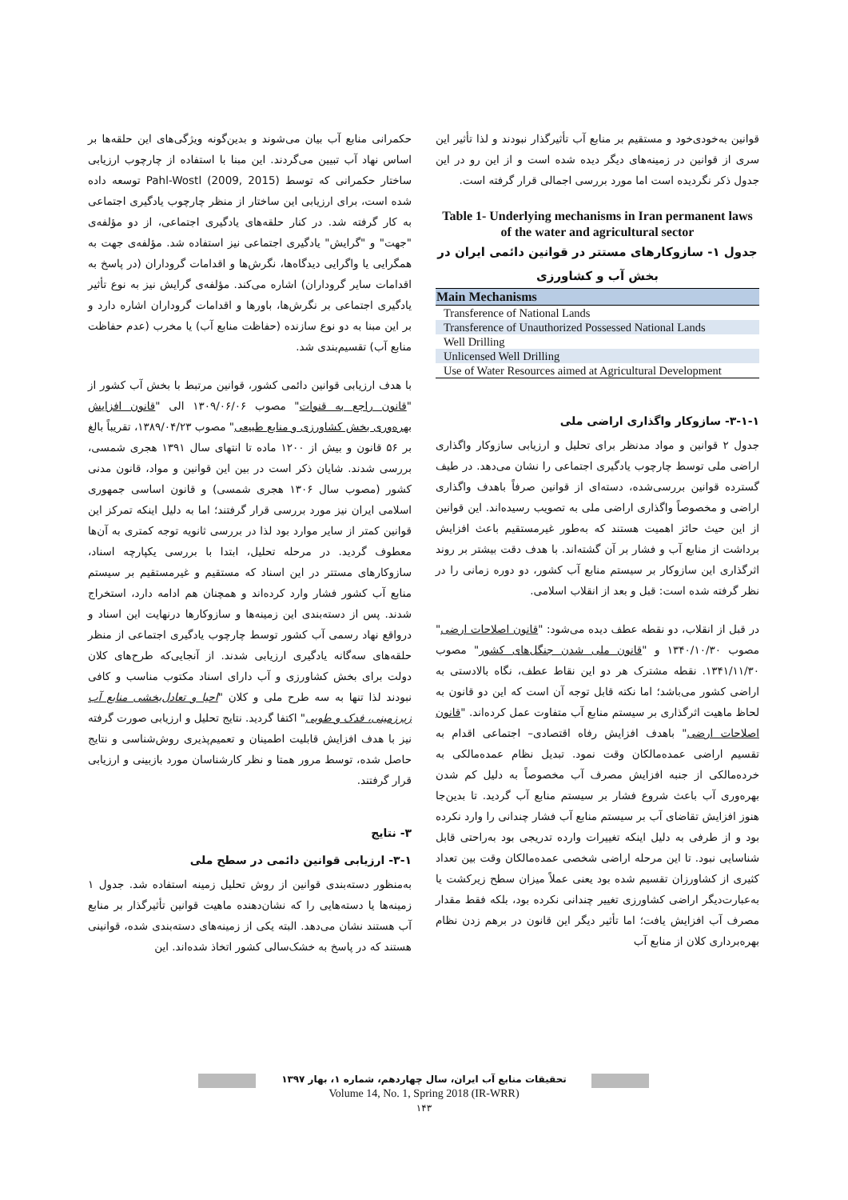حکمرانی منابع آب بیان می‌شوند و بدین‌گونه ویژگی‌های این حلقه‌ها بر اساس نهاد آب تبیین می‌گردند. این مبنا با استفاده از چارچوب ارزیابی ساختار حکمرانی که توسط Pahl-Wostl (2009, 2015) توسعه داده شده است، برای ارزیابی این ساختار از منظر چارچوب یادگیری اجتماعی به کار گرفته شد. در کنار حلقه‌های یادگیری اجتماعی، از دو مؤلفه‌ی "جهت" و "گرایش" یادگیری اجتماعی نیز استفاده شد. مؤلفه‌ی جهت به همگرایی یا واگرایی دیدگاه‌ها، نگرش‌ها و اقدامات گروداران (در پاسخ به اقدامات سایر گروداران) اشاره می‌کند. مؤلفه‌ی گرایش نیز به نوع تأثیر یادگیری اجتماعی بر نگرش‌ها، باورها و اقدامات گروداران اشاره دارد و بر این مبنا به دو نوع سازنده (حفاظت منابع آب) یا مخرب (عدم حفاظت منابع آب) تقسیم‌بندی شد.
با هدف ارزیابی قوانین دائمی کشور، قوانین مرتبط با بخش آب کشور از "قانون راجع به قنوات" مصوب ۱۳۰۹/۰۶/۰۶ الی "قانون افزایش بهره‌وری بخش کشاورزی و منابع طبیعی" مصوب ۱۳۸۹/۰۴/۲۳، تقریباً بالغ بر ۵۶ قانون و بیش از ۱۲۰۰ ماده تا انتهای سال ۱۳۹۱ هجری شمسی، بررسی شدند. شایان ذکر است در بین این قوانین و مواد، قانون مدنی کشور (مصوب سال ۱۳۰۶ هجری شمسی) و قانون اساسی جمهوری اسلامی ایران نیز مورد بررسی قرار گرفتند؛ اما به دلیل اینکه تمرکز این قوانین کمتر از سایر موارد بود لذا در بررسی ثانویه توجه کمتری به آن‌ها معطوف گردید. در مرحله تحلیل، ابتدا با بررسی یکپارچه اسناد، سازوکارهای مستتر در این اسناد که مستقیم و غیرمستقیم بر سیستم منابع آب کشور فشار وارد کرده‌اند و همچنان هم ادامه دارد، استخراج شدند. پس از دسته‌بندی این زمینه‌ها و سازوکارها درنهایت این اسناد و درواقع نهاد رسمی آب کشور توسط چارچوب یادگیری اجتماعی از منظر حلقه‌های سه‌گانه یادگیری ارزیابی شدند. از آنجایی‌که طرح‌های کلان دولت برای بخش کشاورزی و آب دارای اسناد مکتوب مناسب و کافی نبودند لذا تنها به سه طرح ملی و کلان "احیا و تعادل‌بخشی منابع آب زیرزمینی، فدک و طوبی" اکتفا گردید. نتایج تحلیل و ارزیابی صورت گرفته نیز با هدف افزایش قابلیت اطمینان و تعمیم‌پذیری روش‌شناسی و نتایج حاصل شده، توسط مرور همتا و نظر کارشناسان مورد بازبینی و ارزیابی قرار گرفتند.
۳- نتایج
۳-۱- ارزیابی قوانین دائمی در سطح ملی
به‌منظور دسته‌بندی قوانین از روش تحلیل زمینه استفاده شد. جدول ۱ زمینه‌ها یا دسته‌هایی را که نشان‌دهنده ماهیت قوانین تأثیرگذار بر منابع آب هستند نشان می‌دهد. البته یکی از زمینه‌های دسته‌بندی شده، قوانینی هستند که در پاسخ به خشک‌سالی کشور اتخاذ شده‌اند. این
قوانین به‌خودی‌خود و مستقیم بر منابع آب تأثیرگذار نبودند و لذا تأثیر این سری از قوانین در زمینه‌های دیگر دیده شده است و از این رو در این جدول ذکر نگردیده است اما مورد بررسی اجمالی قرار گرفته است.
Table 1- Underlying mechanisms in Iran permanent laws of the water and agricultural sector
جدول ۱- سازوکارهای مستتر در قوانین دائمی ایران در بخش آب و کشاورزی
| Main Mechanisms |
| --- |
| Transference of National Lands |
| Transference of Unauthorized Possessed National Lands |
| Well Drilling |
| Unlicensed Well Drilling |
| Use of Water Resources aimed at Agricultural Development |
۳-۱-۱- سازوکار واگذاری اراضی ملی
جدول ۲ قوانین و مواد مدنظر برای تحلیل و ارزیابی سازوکار واگذاری اراضی ملی توسط چارچوب یادگیری اجتماعی را نشان می‌دهد. در طیف گسترده قوانین بررسی‌شده، دسته‌ای از قوانین صرفاً باهدف واگذاری اراضی و مخصوصاً واگذاری اراضی ملی به تصویب رسیده‌اند. این قوانین از این حیث حائز اهمیت هستند که به‌طور غیرمستقیم باعث افزایش برداشت از منابع آب و فشار بر آن گشته‌اند. با هدف دقت بیشتر بر روند اثرگذاری این سازوکار بر سیستم منابع آب کشور، دو دوره زمانی را در نظر گرفته شده است: قبل و بعد از انقلاب اسلامی.
در قبل از انقلاب، دو نقطه عطف دیده می‌شود: "قانون اصلاحات ارضی" مصوب ۱۳۴۰/۱۰/۳۰ و "قانون ملی شدن جنگل‌های کشور" مصوب ۱۳۴۱/۱۱/۳۰. نقطه مشترک هر دو این نقاط عطف، نگاه بالادستی به اراضی کشور می‌باشد؛ اما نکته قابل توجه آن است که این دو قانون به لحاظ ماهیت اثرگذاری بر سیستم منابع آب متفاوت عمل کرده‌اند. "قانون اصلاحات ارضی" باهدف افزایش رفاه اقتصادی– اجتماعی اقدام به تقسیم اراضی عمده‌مالکان وقت نمود. تبدیل نظام عمده‌مالکی به خرده‌مالکی از جنبه افزایش مصرف آب مخصوصاً به دلیل کم شدن بهره‌وری آب باعث شروع فشار بر سیستم منابع آب گردید. تا بدین‌جا هنوز افزایش تقاضای آب بر سیستم منابع آب فشار چندانی را وارد نکرده بود و از طرفی به دلیل اینکه تغییرات وارده تدریجی بود به‌راحتی قابل شناسایی نبود. تا این مرحله اراضی شخصی عمده‌مالکان وقت بین تعداد کثیری از کشاورزان تقسیم شده بود یعنی عملاً میزان سطح زیرکشت یا به‌عبارت‌دیگر اراضی کشاورزی تغییر چندانی نکرده بود، بلکه فقط مقدار مصرف آب افزایش یافت؛ اما تأثیر دیگر این قانون در برهم زدن نظام بهره‌برداری کلان از منابع آب
تحقیقات منابع آب ایران، سال چهاردهم، شماره ۱، بهار ۱۳۹۷
Volume 14, No. 1, Spring 2018 (IR-WRR)
۱۴۳